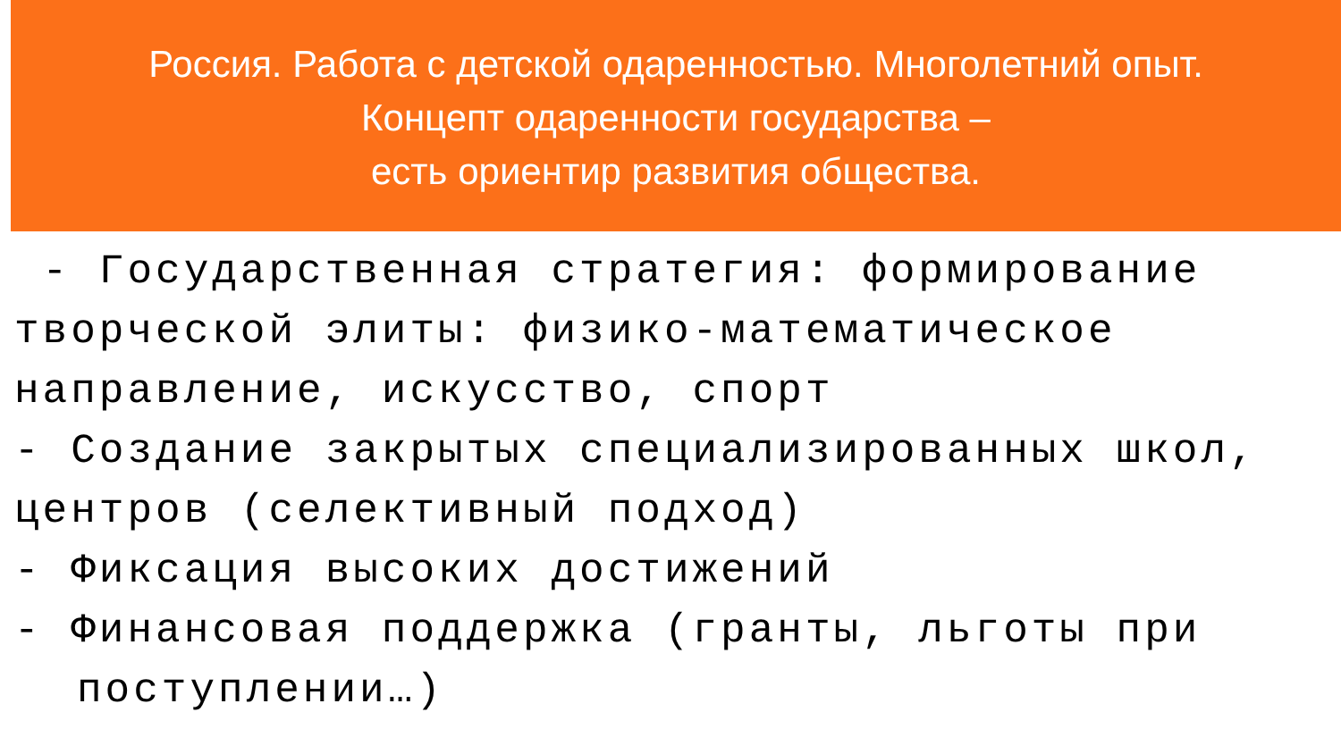Россия. Работа с детской одаренностью. Многолетний опыт.
Концепт одаренности государства –
есть ориентир развития общества.
- Государственная стратегия: формирование творческой элиты: физико-математическое направление, искусство, спорт
- Создание закрытых специализированных школ, центров (селективный подход)
- Фиксация высоких достижений
- Финансовая поддержка (гранты, льготы при
поступлении…)